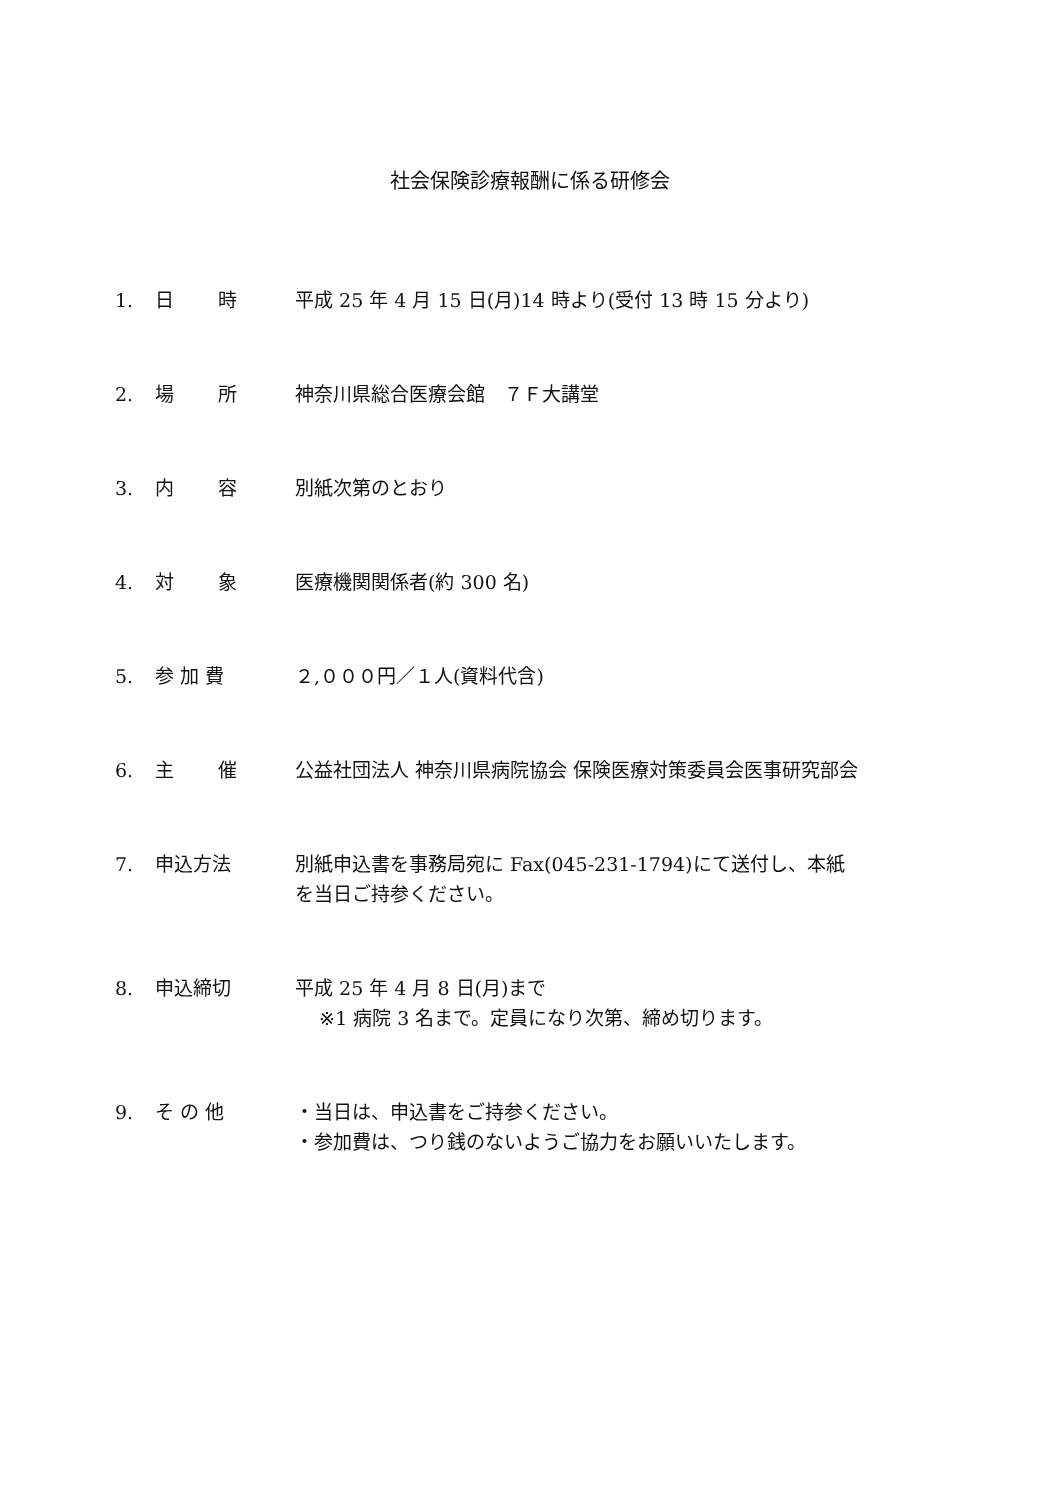社会保険診療報酬に係る研修会
| 1. | 日 時 | 平成 25 年 4 月 15 日(月)14 時より(受付 13 時 15 分より) |
| 2. | 場 所 | 神奈川県総合医療会館 ７Ｆ大講堂 |
| 3. | 内 容 | 別紙次第のとおり |
| 4. | 対 象 | 医療機関関係者(約 300 名) |
| 5. | 参 加 費 | ２,０００円／１人(資料代含) |
| 6. | 主 催 | 公益社団法人 神奈川県病院協会 保険医療対策委員会医事研究部会 |
| 7. | 申込方法 | 別紙申込書を事務局宛に Fax(045-231-1794)にて送付し、本紙 を当日ご持参ください。 |
| 8. | 申込締切 | 平成 25 年 4 月 8 日(月)まで ※1 病院 3 名まで。定員になり次第、締め切ります。 |
| 9. | そ の 他 | ・当日は、申込書をご持参ください。 ・参加費は、つり銭のないようご協力をお願いいたします。 |